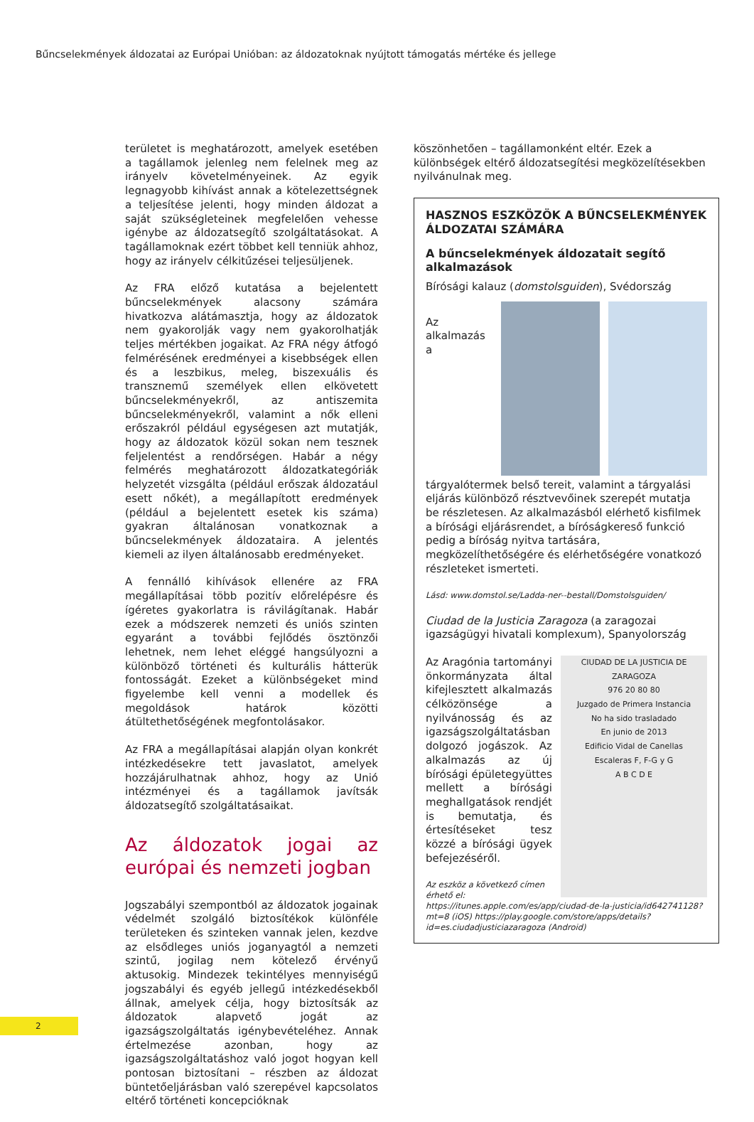Bűncselekmények áldozatai az Európai Unióban: az áldozatoknak nyújtott támogatás mértéke és jellege
területet is meghatározott, amelyek esetében a tagállamok jelenleg nem felelnek meg az irányelv követelményeinek. Az egyik legnagyobb kihívást annak a kötelezettségnek a teljesítése jelenti, hogy minden áldozat a saját szükségleteinek megfelelően vehesse igénybe az áldozatsegítő szolgáltatásokat. A tagállamoknak ezért többet kell tenniük ahhoz, hogy az irányelv célkitűzései teljesüljenek.
Az FRA előző kutatása a bejelentett bűncselekmények alacsony számára hivatkozva alátámasztja, hogy az áldozatok nem gyakorolják vagy nem gyakorolhatják teljes mértékben jogaikat. Az FRA négy átfogó felmérésének eredményei a kisebbségek ellen és a leszbikus, meleg, biszexuális és transznemű személyek ellen elkövetett bűncselekményekről, az antiszemita bűncselekményekről, valamint a nők elleni erőszakról például egységesen azt mutatják, hogy az áldozatok közül sokan nem tesznek feljelentést a rendőrségen. Habár a négy felmérés meghatározott áldozatkategóriák helyzetét vizsgálta (például erőszak áldozatául esett nőkét), a megállapított eredmények (például a bejelentett esetek kis száma) gyakran általánosan vonatkoznak a bűncselekmények áldozataira. A jelentés kiemeli az ilyen általánosabb eredményeket.
A fennálló kihívások ellenére az FRA megállapításai több pozitív előrelépésre és ígéretes gyakorlatra is rávilágítanak. Habár ezek a módszerek nemzeti és uniós szinten egyaránt a további fejlődés ösztönzői lehetnek, nem lehet eléggé hangsúlyozni a különböző történeti és kulturális hátterük fontosságát. Ezeket a különbségeket mind figyelembe kell venni a modellek és megoldások határok közötti átültethetőségének megfontolásakor.
Az FRA a megállapításai alapján olyan konkrét intézkedésekre tett javaslatot, amelyek hozzájárulhatnak ahhoz, hogy az Unió intézményei és a tagállamok javítsák áldozatsegítő szolgáltatásaikat.
Az áldozatok jogai az európai és nemzeti jogban
Jogszabályi szempontból az áldozatok jogainak védelmét szolgáló biztosítékok különféle területeken és szinteken vannak jelen, kezdve az elsődleges uniós joganyagtól a nemzeti szintű, jogilag nem kötelező érvényű aktusokig. Mindezek tekintélyes mennyiségű jogszabályi és egyéb jellegű intézkedésekből állnak, amelyek célja, hogy biztosítsák az áldozatok alapvető jogát az igazságszolgáltatás igénybevételéhez. Annak értelmezése azonban, hogy az igazságszolgáltatáshoz való jogot hogyan kell pontosan biztosítani – részben az áldozat büntetőeljárásban való szerepével kapcsolatos eltérő történeti koncepcióknak
köszönhetően – tagállamonként eltér. Ezek a különbségek eltérő áldozatsegítési megközelítésekben nyilvánulnak meg.
HASZNOS ESZKÖZÖK A BŰNCSELEKMÉNYEK ÁLDOZATAI SZÁMÁRA
A bűncselekmények áldozatait segítő alkalmazások
Bírósági kalauz (domstolsguiden), Svédország
Az alkalmazás a tárgyalótermek belső tereit, valamint a tárgyalási eljárás különböző résztvevőinek szerepét mutatja be részletesen. Az alkalmazásból elérhető kisfilmek a bírósági eljárásrendet, a bíróságkereső funkció pedig a bíróság nyitva tartására, megközelíthetőségére és elérhetőségére vonatkozó részleteket ismerteti.
Lásd: www.domstol.se/Ladda-ner--bestall/Domstolsguiden/
Ciudad de la Justicia Zaragoza (a zaragozai igazságügyi hivatali komplexum), Spanyolország
CIUDAD DE LA JUSTICIA DE ZARAGOZA
976 20 80 80
Juzgado de Primera Instancia
No ha sido trasladado
En junio de 2013
Edificio Vidal de Canellas
Escaleras F, F-G y G
A B C D E
Az Aragónia tartományi önkormányzata által kifejlesztett alkalmazás célközönsége a nyilvánosság és az igazságszolgáltatásban dolgozó jogászok. Az alkalmazás az új bírósági épületegyüttes mellett a bírósági meghallgatások rendjét is bemutatja, és értesítéseket tesz közzé a bírósági ügyek befejezéséről.
Az eszköz a következő címen érhető el: https://itunes.apple.com/es/app/ciudad-de-la-justicia/id642741128?mt=8 (iOS) https://play.google.com/store/apps/details?id=es.ciudadjusticiazaragoza (Android)
2